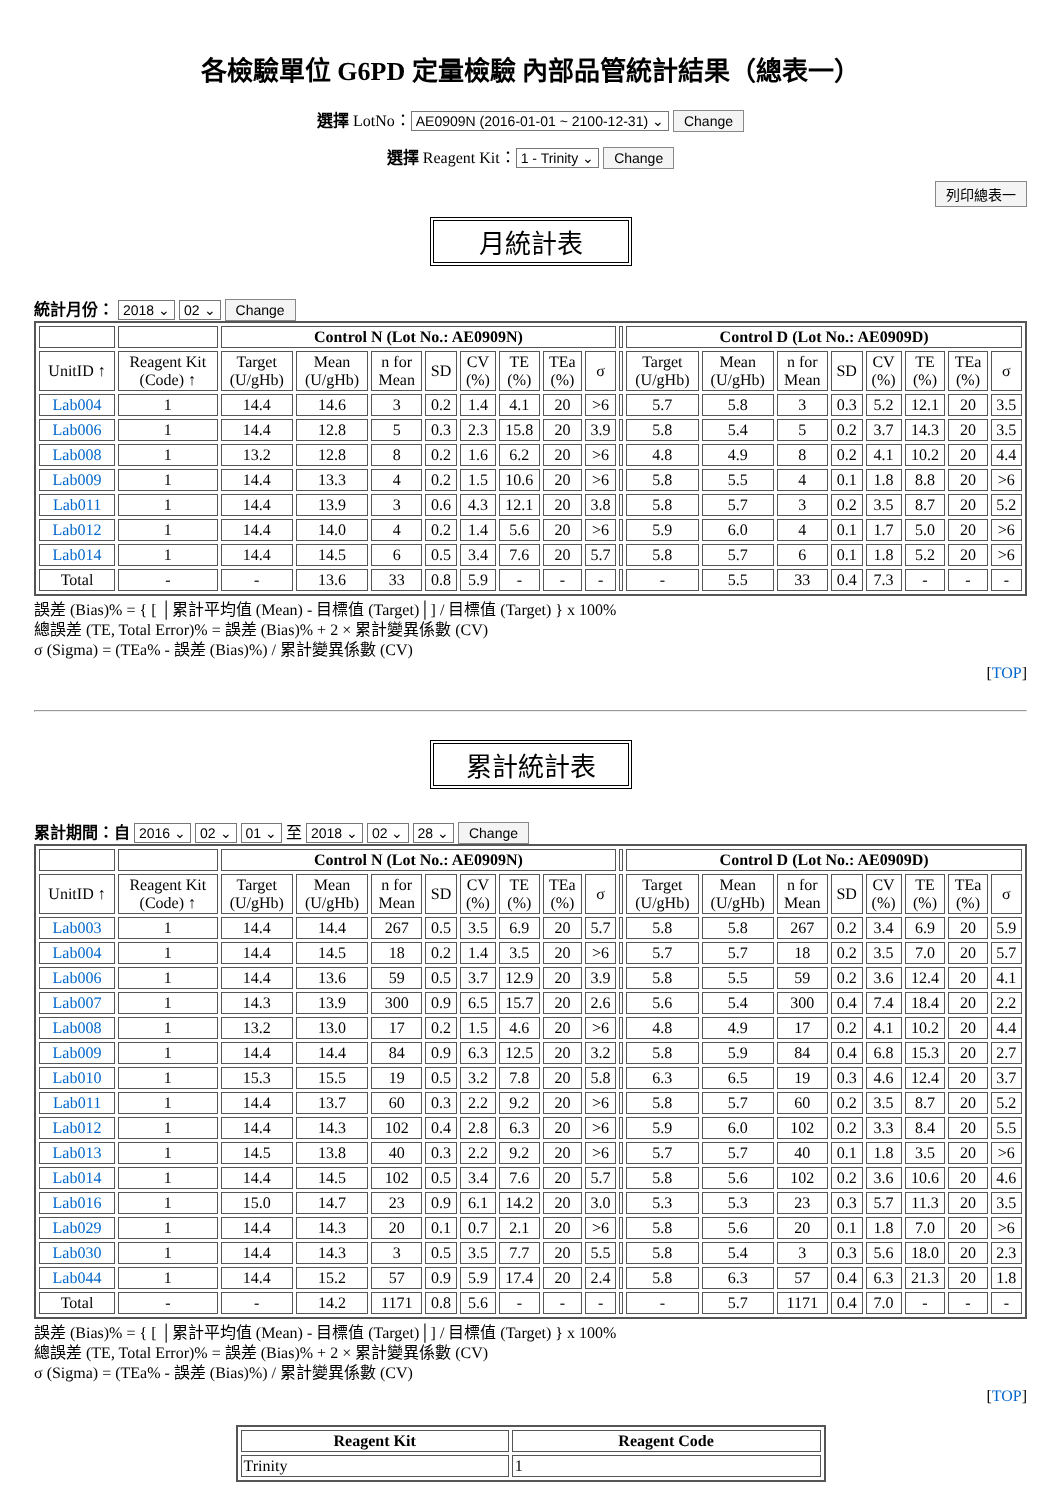各檢驗單位 G6PD 定量檢驗 內部品管統計結果（總表一）
選擇 LotNo： AE0909N (2016-01-01 ~ 2100-12-31) ⌄ Change
選擇 Reagent Kit： 1 - Trinity ⌄ Change
列印總表一
月統計表
統計月份： 2018 ⌄ 02 ⌄ Change
| | | Control N (Lot No.: AE0909N) | | | | | | | | | Control D (Lot No.: AE0909D) | | | | | | | |
| --- | --- | --- | --- | --- | --- | --- | --- | --- | --- | --- | --- | --- | --- | --- | --- | --- | --- | --- |
| UnitID ↑ | Reagent Kit (Code) ↑ | Target (U/gHb) | Mean (U/gHb) | n for Mean | SD | CV (%) | TE (%) | TEa (%) | σ | | Target (U/gHb) | Mean (U/gHb) | n for Mean | SD | CV (%) | TE (%) | TEa (%) | σ |
| Lab004 | 1 | 14.4 | 14.6 | 3 | 0.2 | 1.4 | 4.1 | 20 | >6 | | 5.7 | 5.8 | 3 | 0.3 | 5.2 | 12.1 | 20 | 3.5 |
| Lab006 | 1 | 14.4 | 12.8 | 5 | 0.3 | 2.3 | 15.8 | 20 | 3.9 | | 5.8 | 5.4 | 5 | 0.2 | 3.7 | 14.3 | 20 | 3.5 |
| Lab008 | 1 | 13.2 | 12.8 | 8 | 0.2 | 1.6 | 6.2 | 20 | >6 | | 4.8 | 4.9 | 8 | 0.2 | 4.1 | 10.2 | 20 | 4.4 |
| Lab009 | 1 | 14.4 | 13.3 | 4 | 0.2 | 1.5 | 10.6 | 20 | >6 | | 5.8 | 5.5 | 4 | 0.1 | 1.8 | 8.8 | 20 | >6 |
| Lab011 | 1 | 14.4 | 13.9 | 3 | 0.6 | 4.3 | 12.1 | 20 | 3.8 | | 5.8 | 5.7 | 3 | 0.2 | 3.5 | 8.7 | 20 | 5.2 |
| Lab012 | 1 | 14.4 | 14.0 | 4 | 0.2 | 1.4 | 5.6 | 20 | >6 | | 5.9 | 6.0 | 4 | 0.1 | 1.7 | 5.0 | 20 | >6 |
| Lab014 | 1 | 14.4 | 14.5 | 6 | 0.5 | 3.4 | 7.6 | 20 | 5.7 | | 5.8 | 5.7 | 6 | 0.1 | 1.8 | 5.2 | 20 | >6 |
| Total | - | - | 13.6 | 33 | 0.8 | 5.9 | - | - | - | | - | 5.5 | 33 | 0.4 | 7.3 | - | - | - |
誤差 (Bias)% = { [ │累計平均值 (Mean) - 目標值 (Target)│] / 目標值 (Target) } x 100%
總誤差 (TE, Total Error)% = 誤差 (Bias)% + 2 × 累計變異係數 (CV)
σ (Sigma) = (TEa% - 誤差 (Bias)%) / 累計變異係數 (CV)
[TOP]
累計統計表
累計期間：自 2016 ⌄ 02 ⌄ 01 ⌄ 至 2018 ⌄ 02 ⌄ 28 ⌄ Change
| | | Control N (Lot No.: AE0909N) | | | | | | | | | Control D (Lot No.: AE0909D) | | | | | | | |
| --- | --- | --- | --- | --- | --- | --- | --- | --- | --- | --- | --- | --- | --- | --- | --- | --- | --- | --- |
| UnitID ↑ | Reagent Kit (Code) ↑ | Target (U/gHb) | Mean (U/gHb) | n for Mean | SD | CV (%) | TE (%) | TEa (%) | σ | | Target (U/gHb) | Mean (U/gHb) | n for Mean | SD | CV (%) | TE (%) | TEa (%) | σ |
| Lab003 | 1 | 14.4 | 14.4 | 267 | 0.5 | 3.5 | 6.9 | 20 | 5.7 | | 5.8 | 5.8 | 267 | 0.2 | 3.4 | 6.9 | 20 | 5.9 |
| Lab004 | 1 | 14.4 | 14.5 | 18 | 0.2 | 1.4 | 3.5 | 20 | >6 | | 5.7 | 5.7 | 18 | 0.2 | 3.5 | 7.0 | 20 | 5.7 |
| Lab006 | 1 | 14.4 | 13.6 | 59 | 0.5 | 3.7 | 12.9 | 20 | 3.9 | | 5.8 | 5.5 | 59 | 0.2 | 3.6 | 12.4 | 20 | 4.1 |
| Lab007 | 1 | 14.3 | 13.9 | 300 | 0.9 | 6.5 | 15.7 | 20 | 2.6 | | 5.6 | 5.4 | 300 | 0.4 | 7.4 | 18.4 | 20 | 2.2 |
| Lab008 | 1 | 13.2 | 13.0 | 17 | 0.2 | 1.5 | 4.6 | 20 | >6 | | 4.8 | 4.9 | 17 | 0.2 | 4.1 | 10.2 | 20 | 4.4 |
| Lab009 | 1 | 14.4 | 14.4 | 84 | 0.9 | 6.3 | 12.5 | 20 | 3.2 | | 5.8 | 5.9 | 84 | 0.4 | 6.8 | 15.3 | 20 | 2.7 |
| Lab010 | 1 | 15.3 | 15.5 | 19 | 0.5 | 3.2 | 7.8 | 20 | 5.8 | | 6.3 | 6.5 | 19 | 0.3 | 4.6 | 12.4 | 20 | 3.7 |
| Lab011 | 1 | 14.4 | 13.7 | 60 | 0.3 | 2.2 | 9.2 | 20 | >6 | | 5.8 | 5.7 | 60 | 0.2 | 3.5 | 8.7 | 20 | 5.2 |
| Lab012 | 1 | 14.4 | 14.3 | 102 | 0.4 | 2.8 | 6.3 | 20 | >6 | | 5.9 | 6.0 | 102 | 0.2 | 3.3 | 8.4 | 20 | 5.5 |
| Lab013 | 1 | 14.5 | 13.8 | 40 | 0.3 | 2.2 | 9.2 | 20 | >6 | | 5.7 | 5.7 | 40 | 0.1 | 1.8 | 3.5 | 20 | >6 |
| Lab014 | 1 | 14.4 | 14.5 | 102 | 0.5 | 3.4 | 7.6 | 20 | 5.7 | | 5.8 | 5.6 | 102 | 0.2 | 3.6 | 10.6 | 20 | 4.6 |
| Lab016 | 1 | 15.0 | 14.7 | 23 | 0.9 | 6.1 | 14.2 | 20 | 3.0 | | 5.3 | 5.3 | 23 | 0.3 | 5.7 | 11.3 | 20 | 3.5 |
| Lab029 | 1 | 14.4 | 14.3 | 20 | 0.1 | 0.7 | 2.1 | 20 | >6 | | 5.8 | 5.6 | 20 | 0.1 | 1.8 | 7.0 | 20 | >6 |
| Lab030 | 1 | 14.4 | 14.3 | 3 | 0.5 | 3.5 | 7.7 | 20 | 5.5 | | 5.8 | 5.4 | 3 | 0.3 | 5.6 | 18.0 | 20 | 2.3 |
| Lab044 | 1 | 14.4 | 15.2 | 57 | 0.9 | 5.9 | 17.4 | 20 | 2.4 | | 5.8 | 6.3 | 57 | 0.4 | 6.3 | 21.3 | 20 | 1.8 |
| Total | - | - | 14.2 | 1171 | 0.8 | 5.6 | - | - | - | | - | 5.7 | 1171 | 0.4 | 7.0 | - | - | - |
誤差 (Bias)% = { [ │累計平均值 (Mean) - 目標值 (Target)│] / 目標值 (Target) } x 100%
總誤差 (TE, Total Error)% = 誤差 (Bias)% + 2 × 累計變異係數 (CV)
σ (Sigma) = (TEa% - 誤差 (Bias)%) / 累計變異係數 (CV)
[TOP]
| Reagent Kit | Reagent Code |
| --- | --- |
| Trinity | 1 |